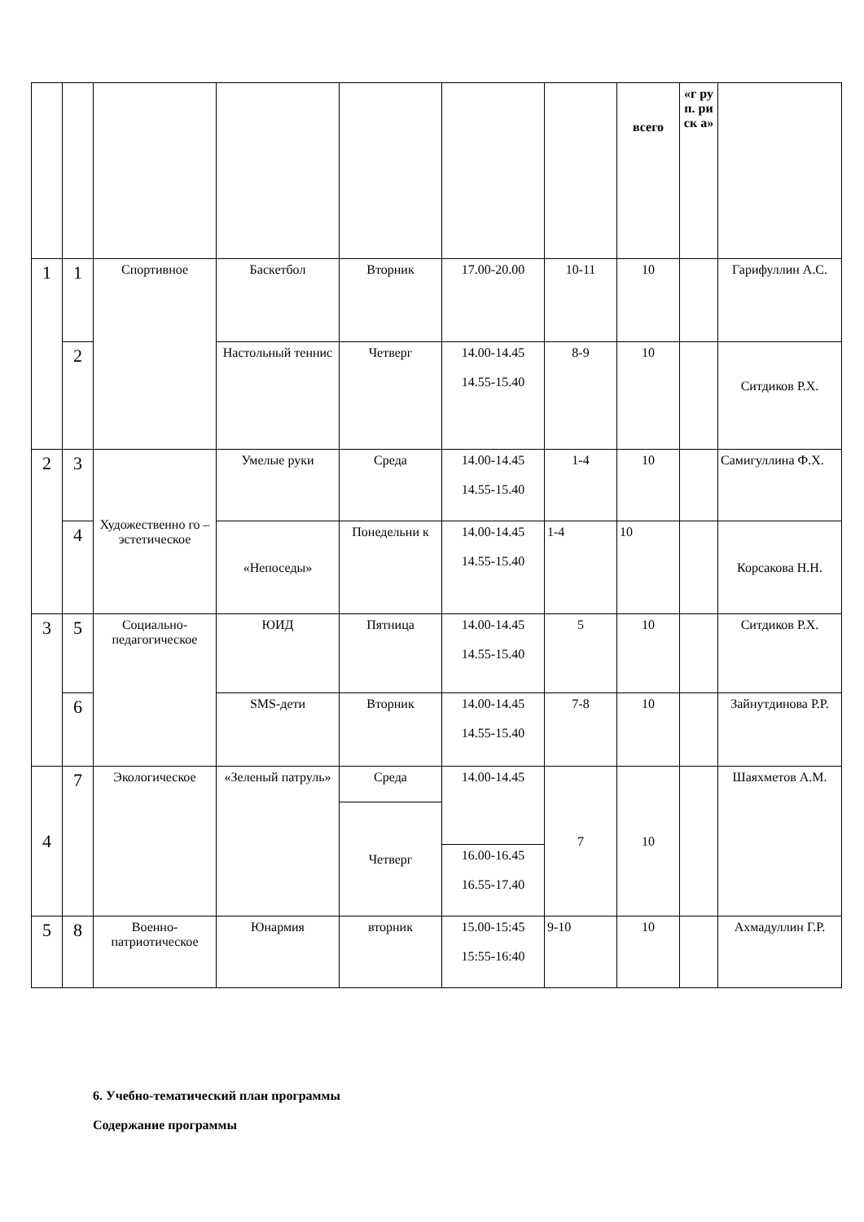| | | | | | | | всего | «г ру п. ри ск а» | |
| 1 | 1 | Спортивное | Баскетбол | Вторник | 17.00-20.00 | 10-11 | 10 | | Гарифуллин А.С. |
| | 2 | | Настольный теннис | Четверг | 14.00-14.45 14.55-15.40 | 8-9 | 10 | | Ситдиков Р.Х. |
| 2 | 3 | Художественно го – эстетическое | Умелые руки | Среда | 14.00-14.45 14.55-15.40 | 1-4 | 10 | | Самигуллина Ф.Х. |
| | 4 | | «Непоседы» | Понедельни к | 14.00-14.45 14.55-15.40 | 1-4 | 10 | | Корсакова Н.Н. |
| 3 | 5 | Социально-педагогическое | ЮИД | Пятница | 14.00-14.45 14.55-15.40 | 5 | 10 | | Ситдиков Р.Х. |
| | 6 | | SMS-дети | Вторник | 14.00-14.45 14.55-15.40 | 7-8 | 10 | | Зайнутдинова Р.Р. |
| 4 | 7 | Экологическое | «Зеленый патруль» | Среда | 14.00-14.45 | 7 | 10 | | Шаяхметов А.М. |
| | | | | Четверг | | | | | |
| | | | | | 16.00-16.45 16.55-17.40 | | | | |
| 5 | 8 | Военно-патриотическое | Юнармия | вторник | 15.00-15:45 15:55-16:40 | 9-10 | 10 | | Ахмадуллин Г.Р. |
6. Учебно-тематический план программы
Содержание программы